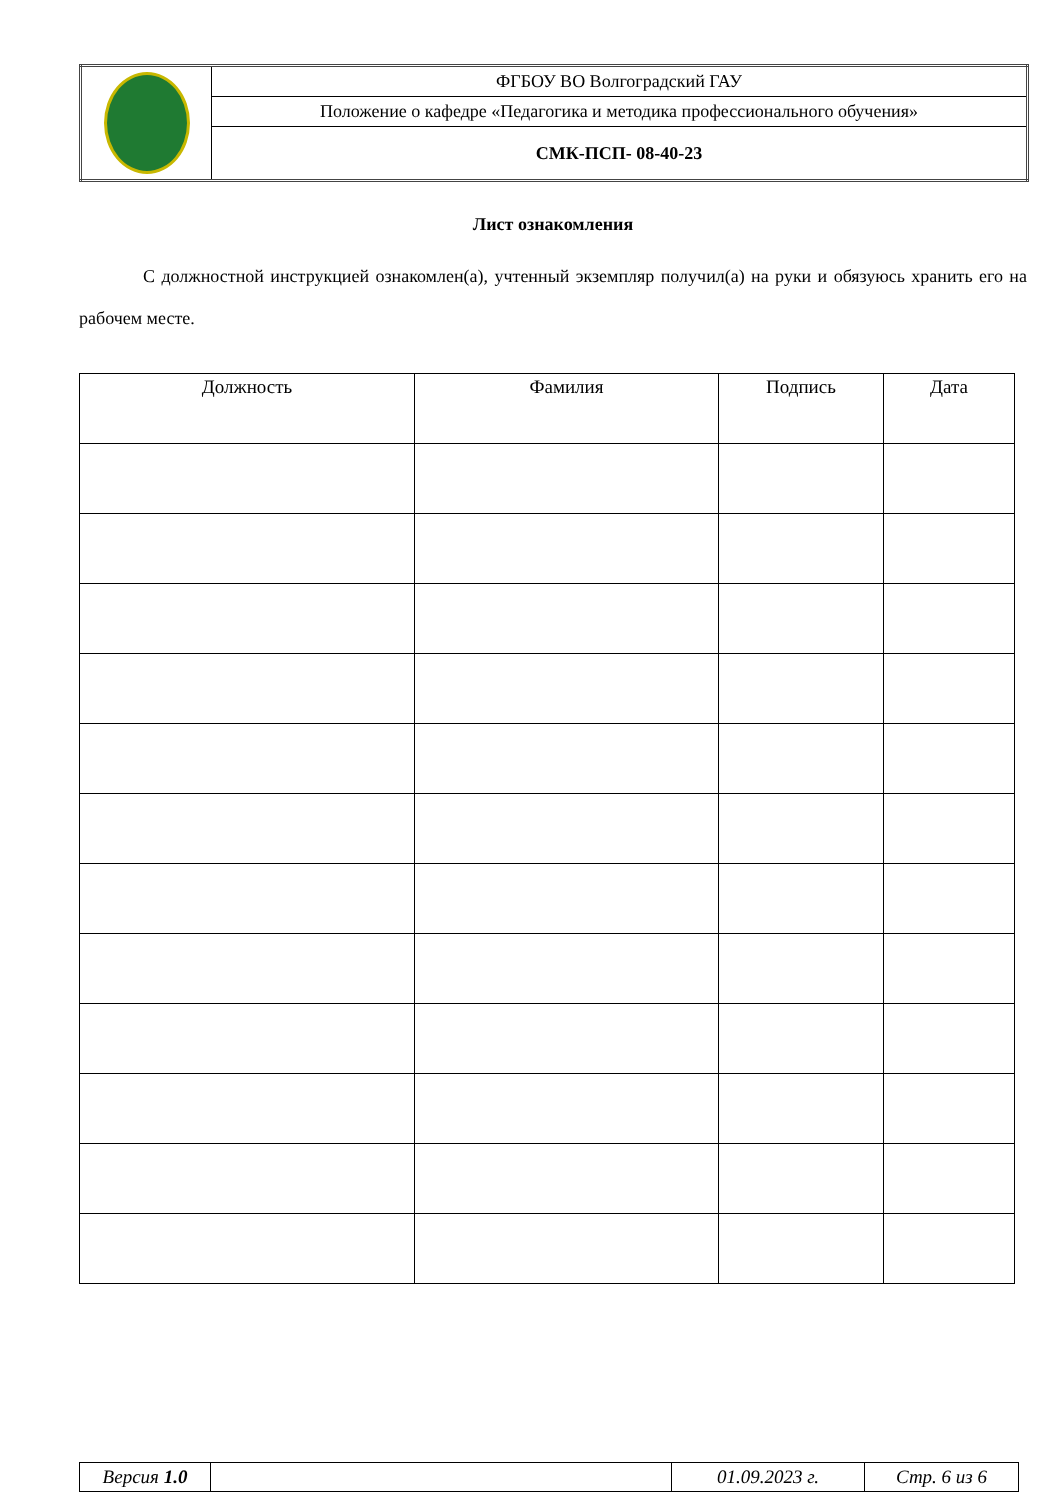| | ФГБОУ ВО Волгоградский ГАУ |
| | Положение о кафедре «Педагогика и методика профессионального обучения» |
| | СМК-ПСП- 08-40-23 |
Лист ознакомления
С должностной инструкцией ознакомлен(а), учтенный экземпляр получил(а) на руки и обязуюсь хранить его на рабочем месте.
| Должность | Фамилия | Подпись | Дата |
| --- | --- | --- | --- |
| Версия 1.0 | | 01.09.2023 г. | Стр. 6 из 6 |